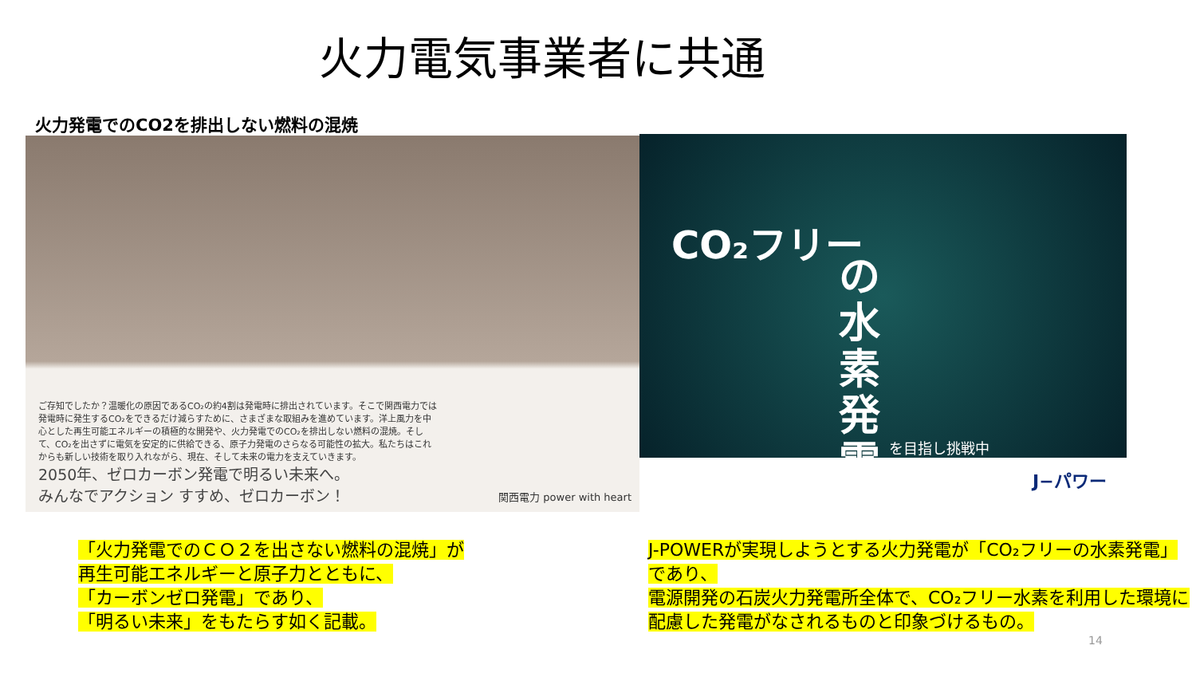火力電気事業者に共通
火力発電でのCO2を排出しない燃料の混焼
ご存知でしたか？温暖化の原因であるCO₂の約4割は発電時に排出されています。そこで関西電力では発電時に発生するCO₂をできるだけ減らすために、さまざまな取組みを進めています。洋上風力を中心とした再生可能エネルギーの積極的な開発や、火力発電でのCO₂を排出しない燃料の混焼。そして、CO₂を出さずに電気を安定的に供給できる、原子力発電のさらなる可能性の拡大。私たちはこれからも新しい技術を取り入れながら、現在、そして未来の電力を支えていきます。
2050年、ゼロカーボン発電で明るい未来へ。
みんなでアクション すすめ、ゼロカーボン！
関西電力 power with heart
CO₂フリー
の水素発電
を目指し挑戦中
J−パワー
「火力発電でのＣＯ２を出さない燃料の混焼」が
再生可能エネルギーと原子力とともに、
「カーボンゼロ発電」であり、
「明るい未来」をもたらす如く記載。
J-POWERが実現しようとする火力発電が「CO₂フリーの水素発電」であり、
電源開発の石炭火力発電所全体で、CO₂フリー水素を利用した環境に配慮した発電がなされるものと印象づけるもの。
14